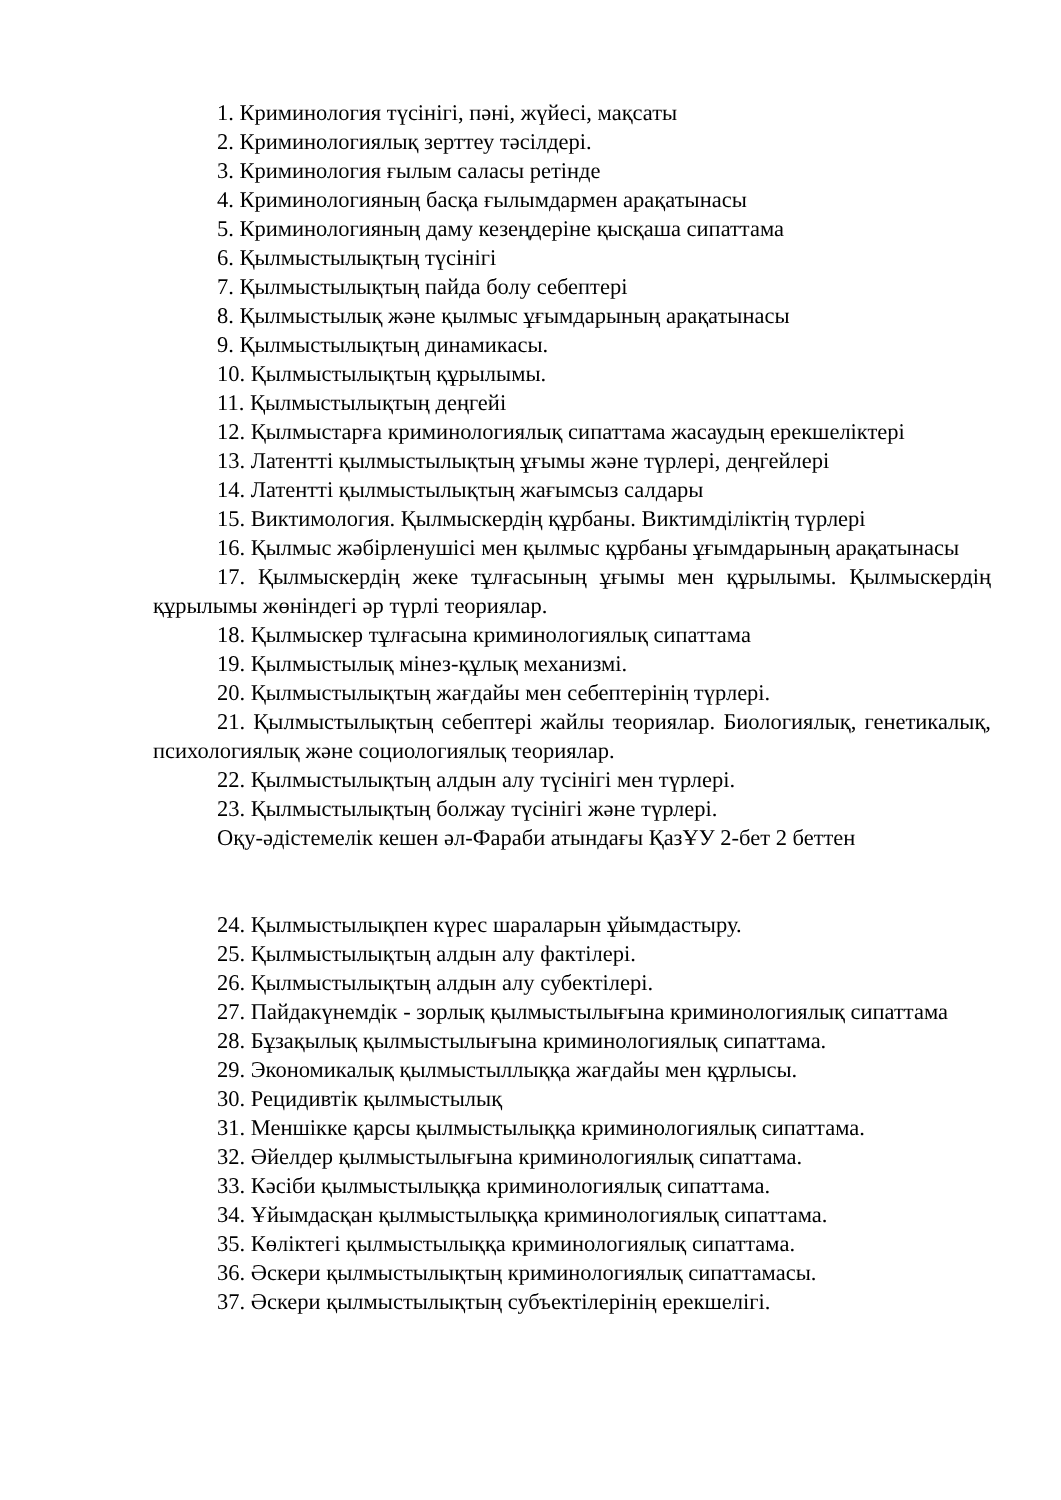1. Криминология түсінігі, пәні, жүйесі, мақсаты
2. Криминологиялық зерттеу тәсілдері.
3. Криминология ғылым саласы ретінде
4. Криминологияның басқа ғылымдармен арақатынасы
5. Криминологияның даму кезеңдеріне қысқаша сипаттама
6. Қылмыстылықтың түсінігі
7. Қылмыстылықтың пайда болу себептері
8. Қылмыстылық және қылмыс ұғымдарының арақатынасы
9. Қылмыстылықтың динамикасы.
10. Қылмыстылықтың құрылымы.
11. Қылмыстылықтың деңгейі
12. Қылмыстарға криминологиялық сипаттама жасаудың ерекшеліктері
13. Латентті қылмыстылықтың ұғымы және түрлері, деңгейлері
14. Латентті қылмыстылықтың жағымсыз салдары
15. Виктимология. Қылмыскердің құрбаны. Виктимділіктің түрлері
16. Қылмыс жәбірленушісі мен қылмыс құрбаны ұғымдарының арақатынасы
17. Қылмыскердің жеке тұлғасының ұғымы мен құрылымы. Қылмыскердің құрылымы жөніндегі әр түрлі теориялар.
18. Қылмыскер тұлғасына криминологиялық сипаттама
19. Қылмыстылық мінез-құлық механизмі.
20. Қылмыстылықтың жағдайы мен себептерінің түрлері.
21. Қылмыстылықтың себептері жайлы теориялар. Биологиялық, генетикалық, психологиялық және социологиялық теориялар.
22. Қылмыстылықтың алдын алу түсінігі мен түрлері.
23. Қылмыстылықтың болжау түсінігі және түрлері.
Оқу-әдістемелік кешен әл-Фараби атындағы ҚазҰУ 2-бет 2 беттен
24. Қылмыстылықпен күрес шараларын ұйымдастыру.
25. Қылмыстылықтың алдын алу фактілері.
26. Қылмыстылықтың алдын алу субектілері.
27. Пайдакүнемдік - зорлық қылмыстылығына криминологиялық сипаттама
28. Бұзақылық қылмыстылығына криминологиялық сипаттама.
29. Экономикалық қылмыстыллыққа жағдайы мен құрлысы.
30. Рецидивтік қылмыстылық
31. Меншікке қарсы қылмыстылыққа криминологиялық сипаттама.
32. Әйелдер қылмыстылығына криминологиялық сипаттама.
33. Кәсіби қылмыстылыққа криминологиялық сипаттама.
34. Ұйымдасқан қылмыстылыққа криминологиялық сипаттама.
35. Көліктегі қылмыстылыққа криминологиялық сипаттама.
36. Әскери қылмыстылықтың криминологиялық сипаттамасы.
37. Әскери қылмыстылықтың субъектілерінің ерекшелігі.